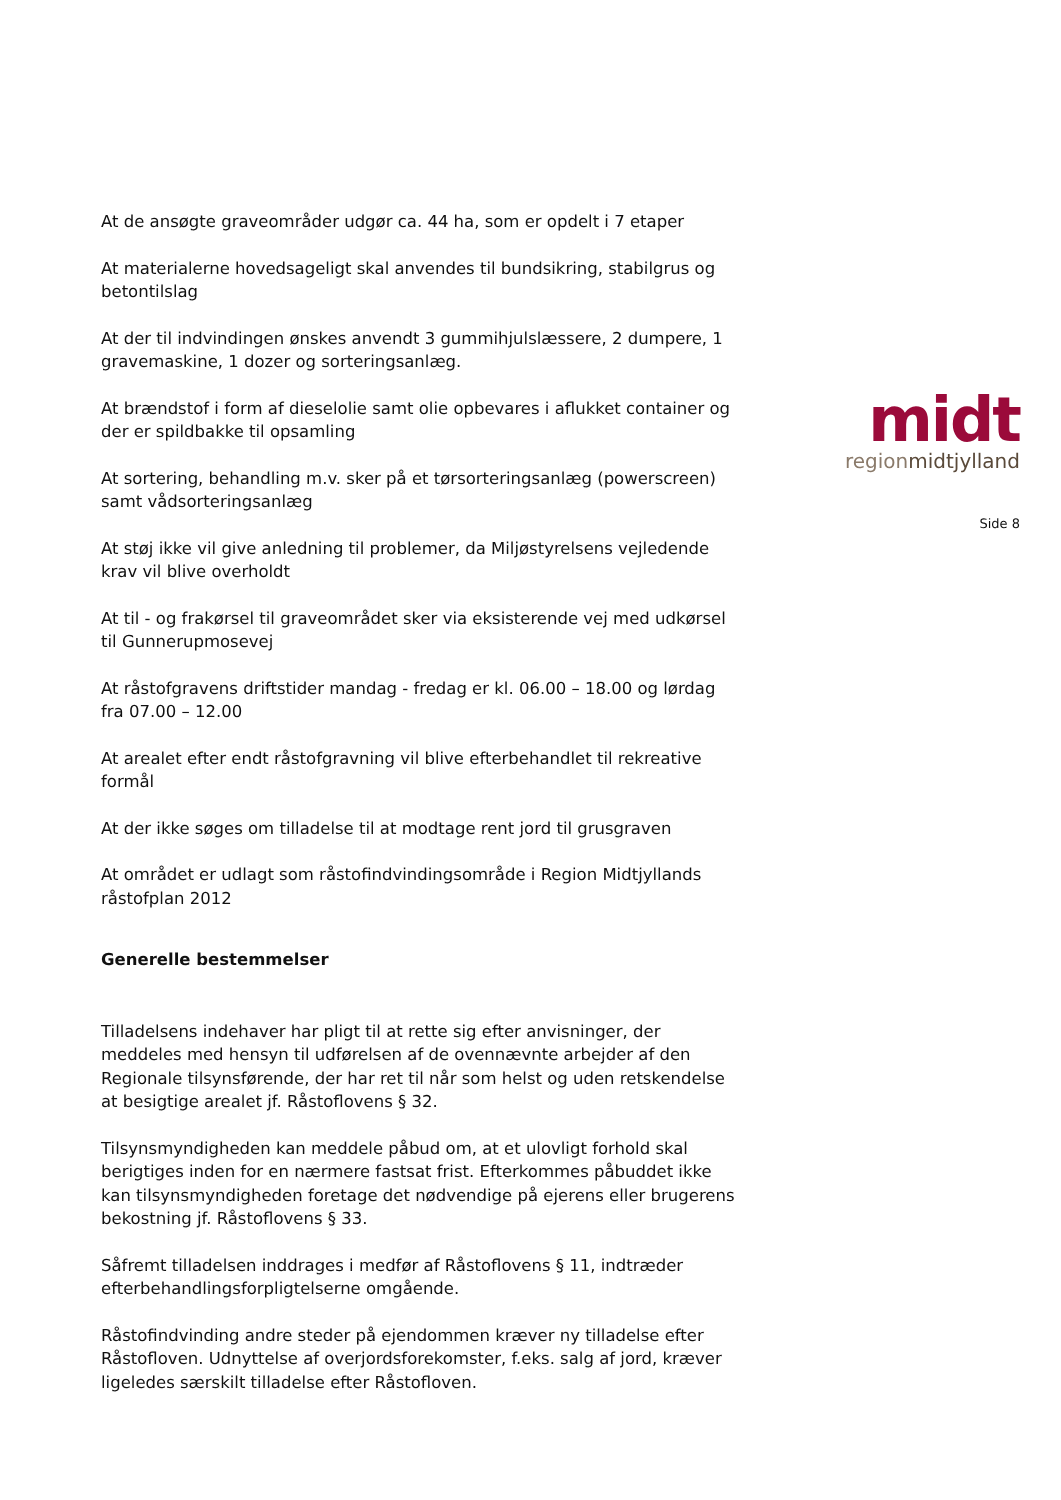midt
regionmidtjylland
Side 8
At de ansøgte graveområder udgør ca. 44 ha, som er opdelt i 7 etaper
At materialerne hovedsageligt skal anvendes til bundsikring, stabilgrus og betontilslag
At der til indvindingen ønskes anvendt 3 gummihjulslæssere, 2 dumpere, 1 gravemaskine, 1 dozer og sorteringsanlæg.
At brændstof i form af dieselolie samt olie opbevares i aflukket container og der er spildbakke til opsamling
At sortering, behandling m.v. sker på et tørsorteringsanlæg (powerscreen) samt vådsorteringsanlæg
At støj ikke vil give anledning til problemer, da Miljøstyrelsens vejledende krav vil blive overholdt
At til - og frakørsel til graveområdet sker via eksisterende vej med udkørsel til Gunnerupmosevej
At råstofgravens driftstider mandag - fredag er kl. 06.00 – 18.00 og lørdag fra 07.00 – 12.00
At arealet efter endt råstofgravning vil blive efterbehandlet til rekreative formål
At der ikke søges om tilladelse til at modtage rent jord til grusgraven
At området er udlagt som råstofindvindingsområde i Region Midtjyllands råstofplan 2012
Generelle bestemmelser
Tilladelsens indehaver har pligt til at rette sig efter anvisninger, der meddeles med hensyn til udførelsen af de ovennævnte arbejder af den Regionale tilsynsførende, der har ret til når som helst og uden retskendelse at besigtige arealet jf. Råstoflovens § 32.
Tilsynsmyndigheden kan meddele påbud om, at et ulovligt forhold skal berigtiges inden for en nærmere fastsat frist. Efterkommes påbuddet ikke kan tilsynsmyndigheden foretage det nødvendige på ejerens eller brugerens bekostning jf. Råstoflovens § 33.
Såfremt tilladelsen inddrages i medfør af Råstoflovens § 11, indtræder efterbehandlingsforpligtelserne omgående.
Råstofindvinding andre steder på ejendommen kræver ny tilladelse efter Råstofloven. Udnyttelse af overjordsforekomster, f.eks. salg af jord, kræver ligeledes særskilt tilladelse efter Råstofloven.